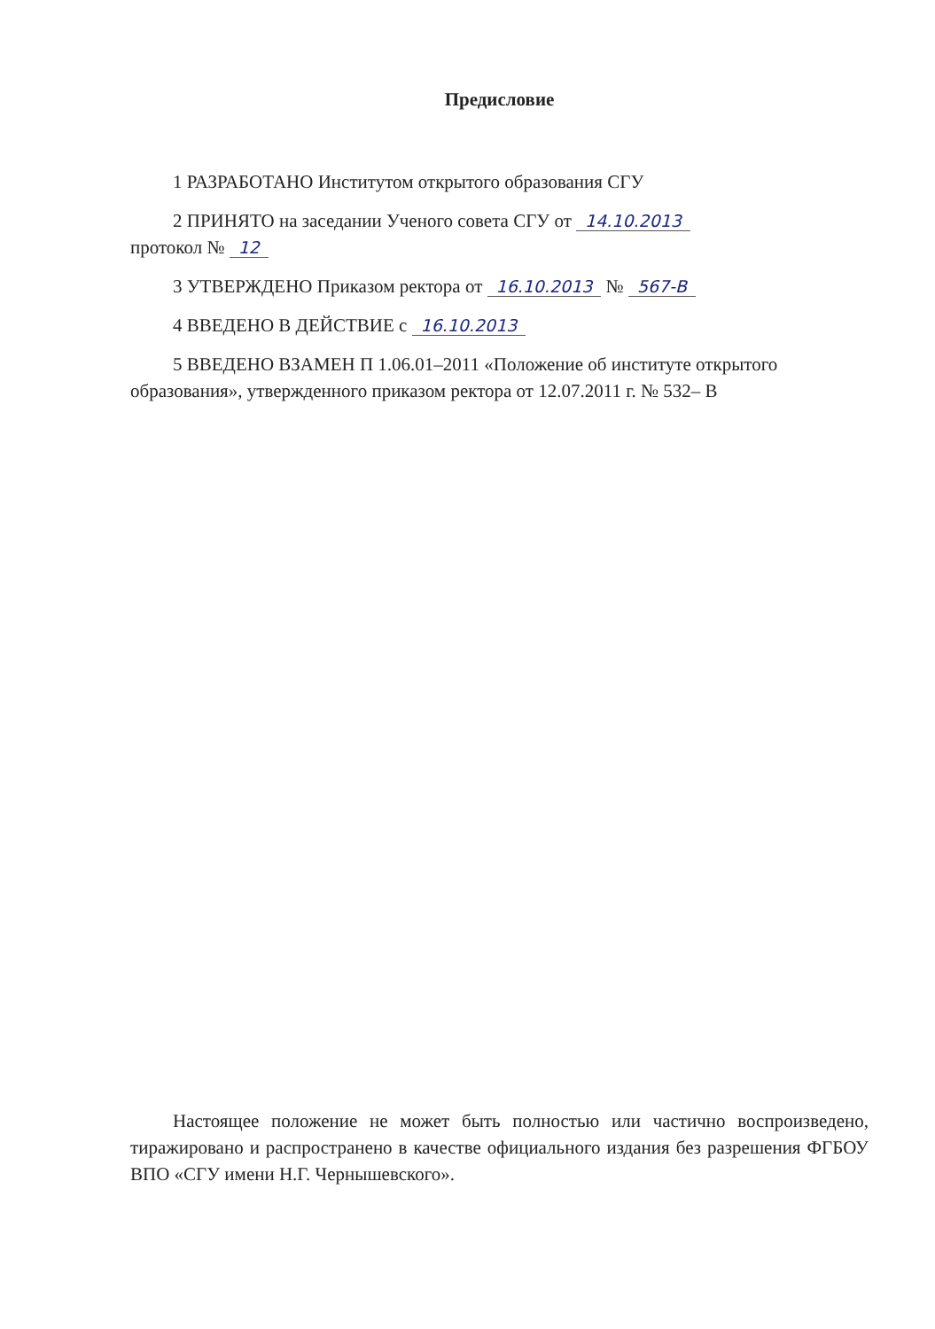Предисловие
1 РАЗРАБОТАНО Институтом открытого образования СГУ
2 ПРИНЯТО на заседании Ученого совета СГУ от 14.10.2013
протокол № 12
3 УТВЕРЖДЕНО Приказом ректора от 16.10.2013 № 567-В
4 ВВЕДЕНО В ДЕЙСТВИЕ с 16.10.2013
5 ВВЕДЕНО ВЗАМЕН П 1.06.01–2011 «Положение об институте открытого образования», утвержденного приказом ректора от 12.07.2011 г. № 532– В
Настоящее положение не может быть полностью или частично воспроизведено, тиражировано и распространено в качестве официального издания без разрешения ФГБОУ ВПО «СГУ имени Н.Г. Чернышевского».